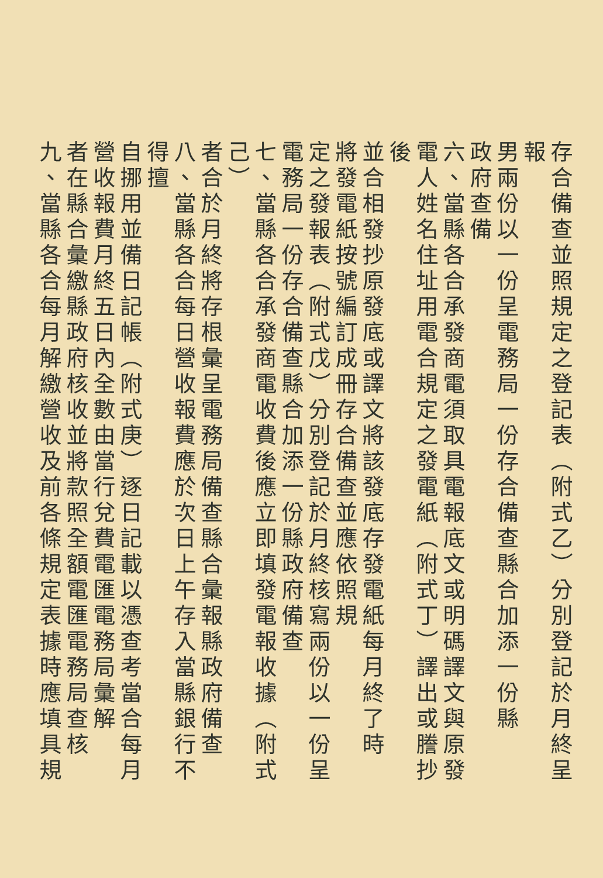存合備查並照規定之登記表（附式乙）分別登記於月終呈報
男兩份以一份呈電務局一份存合備查縣合加添一份縣
政府查備
六、當縣各合承發商電須取具電報底文或明碼譯文與原發
電人姓名住址用電合規定之發電紙（附式丁）譯出或謄抄後
並合相發抄原發底或譯文將該發底存發電紙每月終了時
將發電紙按號編訂成冊存合備查並應依照規
定之發報表（附式戊）分別登記於月終核寫兩份以一份呈
電務局一份存合備查縣合加添一份縣政府備查
七、當縣各合承發商電收費後應立即填發電報收據（附式己）
者合於月終將存根彙呈電務局備查縣合彙報縣政府備查
八、當縣各合每日營收報費應於次日上午存入當縣銀行不得擅
自挪用並備日記帳（附式庚）逐日記載以憑查考當合每月
營收報費月終五日內全數由當行兌費電匯電務局彙解
者在縣合彙繳縣政府核收並將款照全額電匯電務局查核
九、當縣各合每月解繳營收及前各條規定表據時應填具規